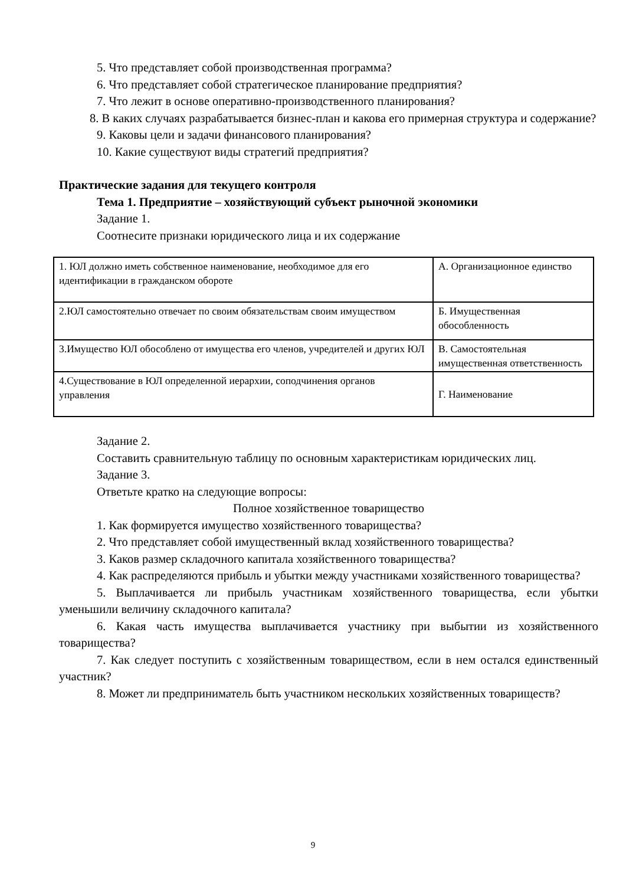5. Что представляет собой производственная программа?
6. Что представляет собой стратегическое планирование предприятия?
7. Что лежит в основе оперативно-производственного планирования?
8. В каких случаях разрабатывается бизнес-план и какова его примерная структура и содержание?
9. Каковы цели и задачи финансового планирования?
10. Какие существуют виды стратегий предприятия?
Практические задания для текущего контроля
Тема 1. Предприятие – хозяйствующий субъект рыночной экономики
Задание 1.
Соотнесите признаки юридического лица и их содержание
| 1. ЮЛ должно иметь собственное наименование, необходимое для его идентификации в гражданском обороте | А. Организационное единство |
| 2.ЮЛ самостоятельно отвечает по своим обязательствам своим имуществом | Б. Имущественная обособленность |
| 3.Имущество ЮЛ обособлено от имущества его членов, учредителей и других ЮЛ | В. Самостоятельная имущественная ответственность |
| 4.Существование в ЮЛ определенной иерархии, соподчинения органов управления | Г. Наименование |
Задание 2.
Составить сравнительную таблицу по основным характеристикам юридических лиц.
Задание 3.
Ответьте кратко на следующие вопросы:
Полное хозяйственное товарищество
1. Как формируется имущество хозяйственного товарищества?
2. Что представляет собой имущественный вклад хозяйственного товарищества?
3. Каков размер складочного капитала хозяйственного товарищества?
4. Как распределяются прибыль и убытки между участниками хозяйственного товарищества?
5. Выплачивается ли прибыль участникам хозяйственного товарищества, если убытки уменьшили величину складочного капитала?
6. Какая часть имущества выплачивается участнику при выбытии из хозяйственного товарищества?
7. Как следует поступить с хозяйственным товариществом, если в нем остался единственный участник?
8. Может ли предприниматель быть участником нескольких хозяйственных товариществ?
9